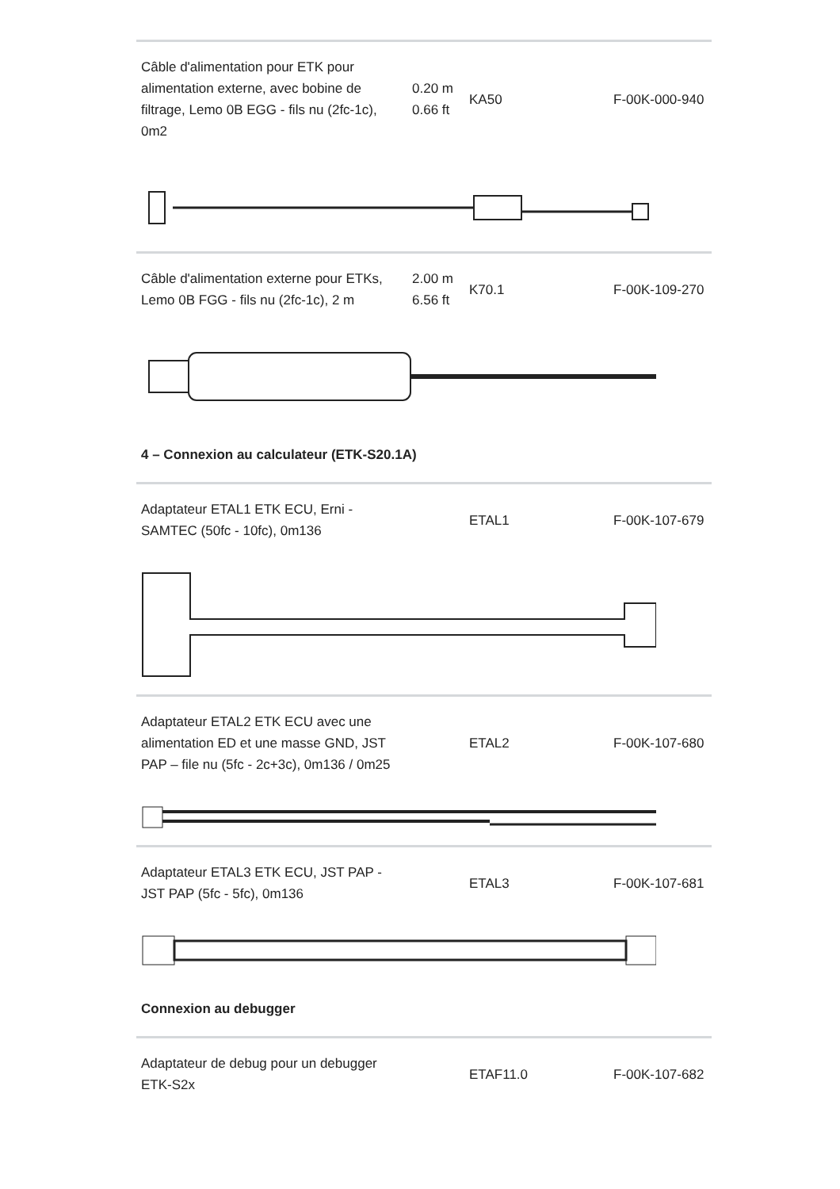| Câble d'alimentation pour ETK pour alimentation externe, avec bobine de filtrage, Lemo 0B EGG - fils nu (2fc-1c), 0m2 | 0.20 m 0.66 ft | KA50 | F-00K-000-940 |
| Câble d'alimentation externe pour ETKs, Lemo 0B FGG - fils nu (2fc-1c), 2 m | 2.00 m 6.56 ft | K70.1 | F-00K-109-270 |
4 – Connexion au calculateur (ETK-S20.1A)
| Adaptateur ETAL1 ETK ECU, Erni - SAMTEC (50fc - 10fc), 0m136 | | ETAL1 | F-00K-107-679 |
| Adaptateur ETAL2 ETK ECU avec une alimentation ED et une masse GND, JST PAP – file nu (5fc - 2c+3c), 0m136 / 0m25 | | ETAL2 | F-00K-107-680 |
| Adaptateur ETAL3 ETK ECU, JST PAP - JST PAP (5fc - 5fc), 0m136 | | ETAL3 | F-00K-107-681 |
Connexion au debugger
| Adaptateur de debug pour un debugger ETK-S2x | | ETAF11.0 | F-00K-107-682 |